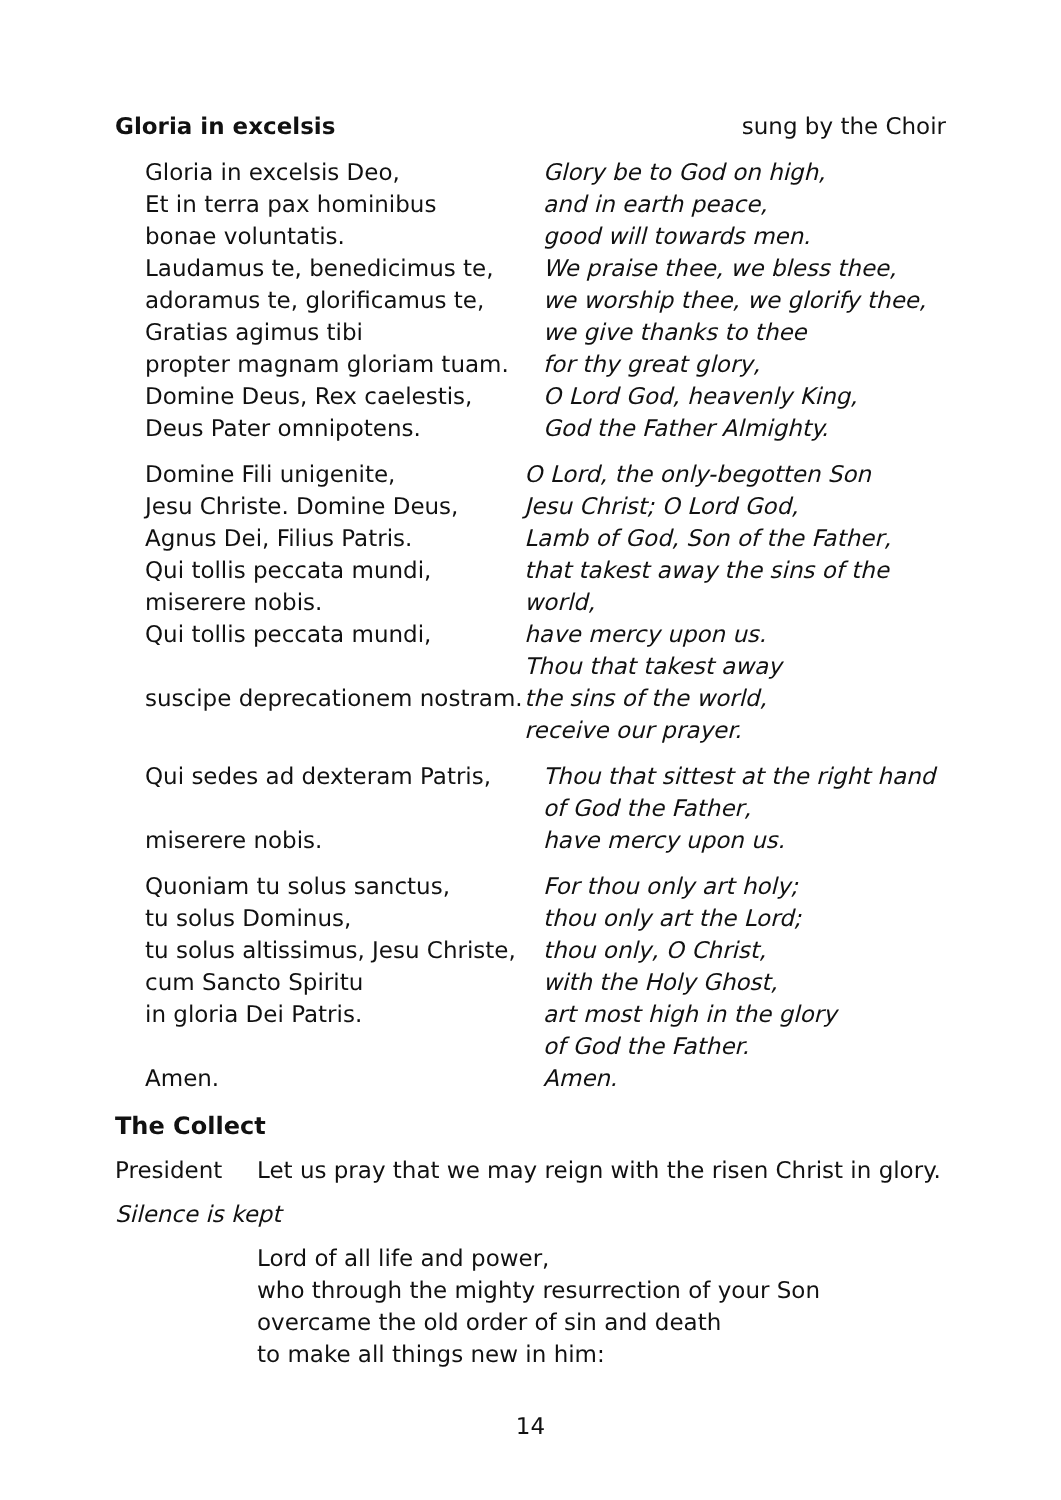Gloria in excelsis sung by the Choir
Gloria in excelsis Deo,
Et in terra pax hominibus
bonae voluntatis.
Laudamus te, benedicimus te,
adoramus te, glorificamus te,
Gratias agimus tibi
propter magnam gloriam tuam.
Domine Deus, Rex caelestis,
Deus Pater omnipotens.
Glory be to God on high,
and in earth peace,
good will towards men.
We praise thee, we bless thee,
we worship thee, we glorify thee,
we give thanks to thee
for thy great glory,
O Lord God, heavenly King,
God the Father Almighty.
Domine Fili unigenite,
Jesu Christe. Domine Deus,
Agnus Dei, Filius Patris.
Qui tollis peccata mundi,
miserere nobis.
Qui tollis peccata mundi,
suscipe deprecationem nostram.
O Lord, the only-begotten Son
Jesu Christ; O Lord God,
Lamb of God, Son of the Father,
that takest away the sins of the world,
have mercy upon us.
Thou that takest away
the sins of the world,
receive our prayer.
Qui sedes ad dexteram Patris,
miserere nobis.
Thou that sittest at the right hand
of God the Father,
have mercy upon us.
Quoniam tu solus sanctus,
tu solus Dominus,
tu solus altissimus, Jesu Christe,
cum Sancto Spiritu
in gloria Dei Patris.
Amen.
For thou only art holy;
thou only art the Lord;
thou only, O Christ,
with the Holy Ghost,
art most high in the glory
of God the Father.
Amen.
The Collect
President Let us pray that we may reign with the risen Christ in glory.
Silence is kept
Lord of all life and power,
who through the mighty resurrection of your Son
overcame the old order of sin and death
to make all things new in him:
14